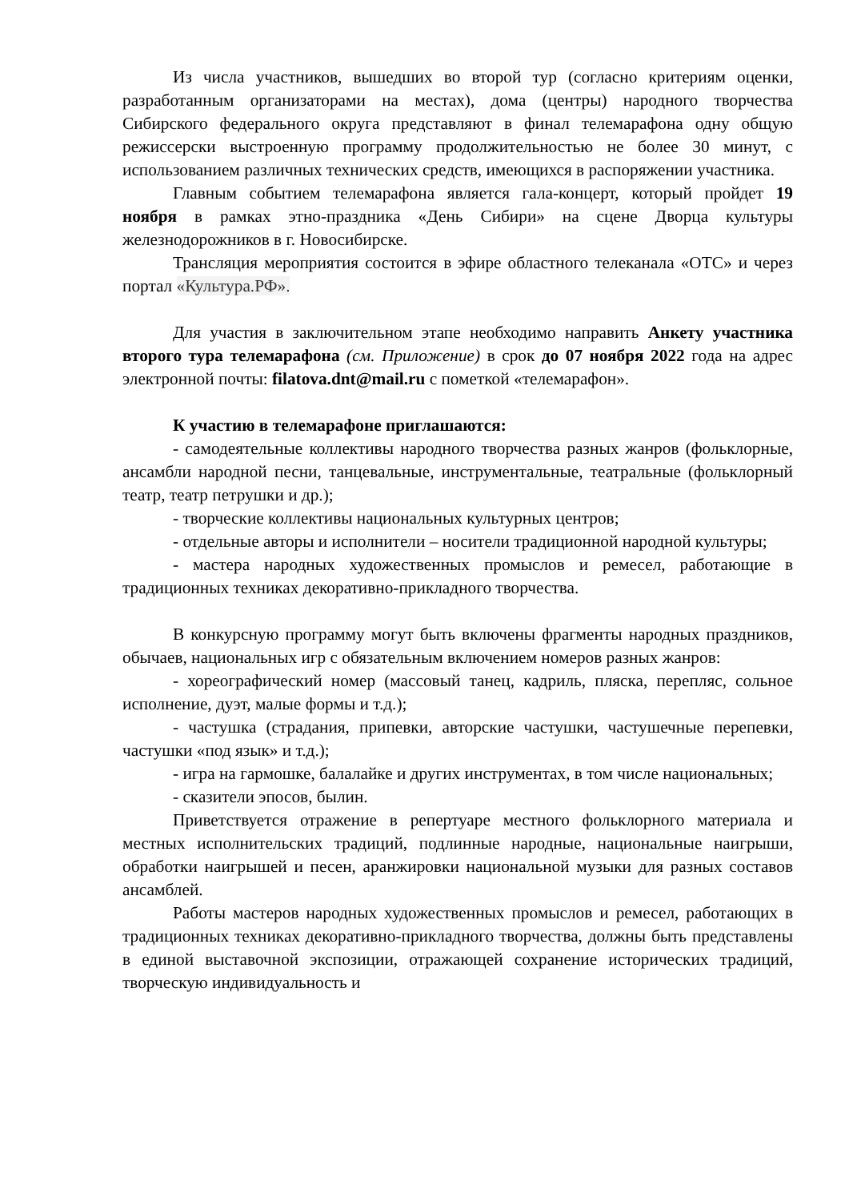Из числа участников, вышедших во второй тур (согласно критериям оценки, разработанным организаторами на местах), дома (центры) народного творчества Сибирского федерального округа представляют в финал телемарафона одну общую режиссерски выстроенную программу продолжительностью не более 30 минут, с использованием различных технических средств, имеющихся в распоряжении участника.
Главным событием телемарафона является гала-концерт, который пройдет 19 ноября в рамках этно-праздника «День Сибири» на сцене Дворца культуры железнодорожников в г. Новосибирске.
Трансляция мероприятия состоится в эфире областного телеканала «ОТС» и через портал «Культура.РФ».
Для участия в заключительном этапе необходимо направить Анкету участника второго тура телемарафона (см. Приложение) в срок до 07 ноября 2022 года на адрес электронной почты: filatova.dnt@mail.ru с пометкой «телемарафон».
К участию в телемарафоне приглашаются:
- самодеятельные коллективы народного творчества разных жанров (фольклорные, ансамбли народной песни, танцевальные, инструментальные, театральные (фольклорный театр, театр петрушки и др.);
- творческие коллективы национальных культурных центров;
- отдельные авторы и исполнители – носители традиционной народной культуры;
- мастера народных художественных промыслов и ремесел, работающие в традиционных техниках декоративно-прикладного творчества.
В конкурсную программу могут быть включены фрагменты народных праздников, обычаев, национальных игр с обязательным включением номеров разных жанров:
- хореографический номер (массовый танец, кадриль, пляска, перепляс, сольное исполнение, дуэт, малые формы и т.д.);
- частушка (страдания, припевки, авторские частушки, частушечные перепевки, частушки «под язык» и т.д.);
- игра на гармошке, балалайке и других инструментах, в том числе национальных;
- сказители эпосов, былин.
Приветствуется отражение в репертуаре местного фольклорного материала и местных исполнительских традиций, подлинные народные, национальные наигрыши, обработки наигрышей и песен, аранжировки национальной музыки для разных составов ансамблей.
Работы мастеров народных художественных промыслов и ремесел, работающих в традиционных техниках декоративно-прикладного творчества, должны быть представлены в единой выставочной экспозиции, отражающей сохранение исторических традиций, творческую индивидуальность и